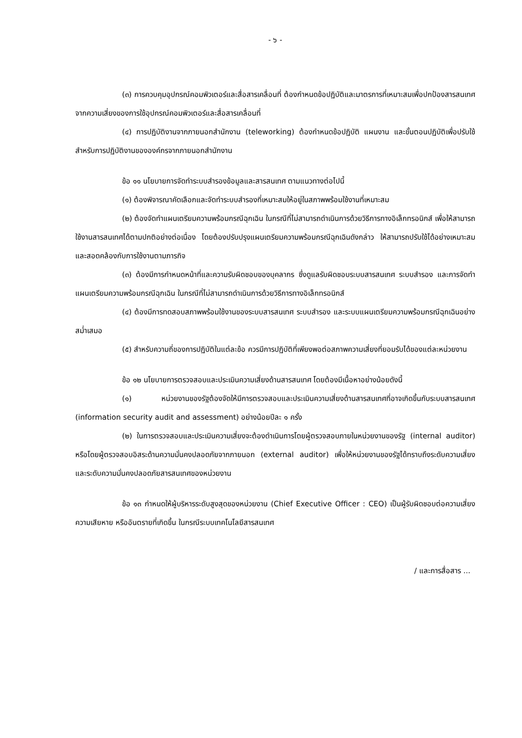- ๖ -
(๓) การควบคุมอุปกรณ์คอมพิวเตอร์และสื่อสารเคลื่อนที่ ต้องกำหนดข้อปฏิบัติและมาตรการที่เหมาะสมเพื่อปกป้องสารสนเทศจากความเสี่ยงของการใช้อุปกรณ์คอมพิวเตอร์และสื่อสารเคลื่อนที่
(๔) การปฏิบัติงานจากภายนอกสำนักงาน (teleworking) ต้องกำหนดข้อปฏิบัติ แผนงาน และขั้นตอนปฏิบัติเพื่อปรับใช้สำหรับการปฏิบัติงานขององค์กรจากภายนอกสำนักงาน
ข้อ ๑๑ นโยบายการจัดทำระบบสำรองข้อมูลและสารสนเทศ ตามแนวทางต่อไปนี้
(๑) ต้องพิจารณาคัดเลือกและจัดทำระบบสำรองที่เหมาะสมให้อยู่ในสภาพพร้อมใช้งานที่เหมาะสม
(๒) ต้องจัดทำแผนเตรียมความพร้อมกรณีฉุกเฉิน ในกรณีที่ไม่สามารถดำเนินการด้วยวิธีการทางอิเล็กทรอนิกส์ เพื่อให้สามารถใช้งานสารสนเทศได้ตามปกติอย่างต่อเนื่อง โดยต้องปรับปรุงแผนเตรียมความพร้อมกรณีฉุกเฉินดังกล่าว ให้สามารถปรับใช้ได้อย่างเหมาะสมและสอดคล้องกับการใช้งานตามภารกิจ
(๓) ต้องมีการกำหนดหน้าที่และความรับผิดชอบของบุคลากร ซึ่งดูแลรับผิดชอบระบบสารสนเทศ ระบบสำรอง และการจัดทำแผนเตรียมความพร้อมกรณีฉุกเฉิน ในกรณีที่ไม่สามารถดำเนินการด้วยวิธีการทางอิเล็กทรอนิกส์
(๔) ต้องมีการทดสอบสภาพพร้อมใช้งานของระบบสารสนเทศ ระบบสำรอง และระบบแผนเตรียมความพร้อมกรณีฉุกเฉินอย่างสม่ำเสมอ
(๕) สำหรับความถี่ของการปฏิบัติในแต่ละข้อ ควรมีการปฏิบัติที่เพียงพอต่อสภาพความเสี่ยงที่ยอมรับได้ของแต่ละหน่วยงาน
ข้อ ๑๒ นโยบายการตรวจสอบและประเมินความเสี่ยงด้านสารสนเทศ โดยต้องมีเนื้อหาอย่างน้อยดังนี้
(๑) หน่วยงานของรัฐต้องจัดให้มีการตรวจสอบและประเมินความเสี่ยงด้านสารสนเทศที่อาจเกิดขึ้นกับระบบสารสนเทศ (information security audit and assessment) อย่างน้อยปีละ ๑ ครั้ง
(๒) ในการตรวจสอบและประเมินความเสี่ยงจะต้องดำเนินการโดยผู้ตรวจสอบภายในหน่วยงานของรัฐ (internal auditor) หรือโดยผู้ตรวจสอบอิสระด้านความมั่นคงปลอดภัยจากภายนอก (external auditor) เพื่อให้หน่วยงานของรัฐได้ทราบถึงระดับความเสี่ยงและระดับความมั่นคงปลอดภัยสารสนเทศของหน่วยงาน
ข้อ ๑๓ กำหนดให้ผู้บริหารระดับสูงสุดของหน่วยงาน (Chief Executive Officer : CEO) เป็นผู้รับผิดชอบต่อความเสี่ยง ความเสียหาย หรืออันตรายที่เกิดขึ้น ในกรณีระบบเทคโนโลยีสารสนเทศ
/ และการสื่อสาร ...